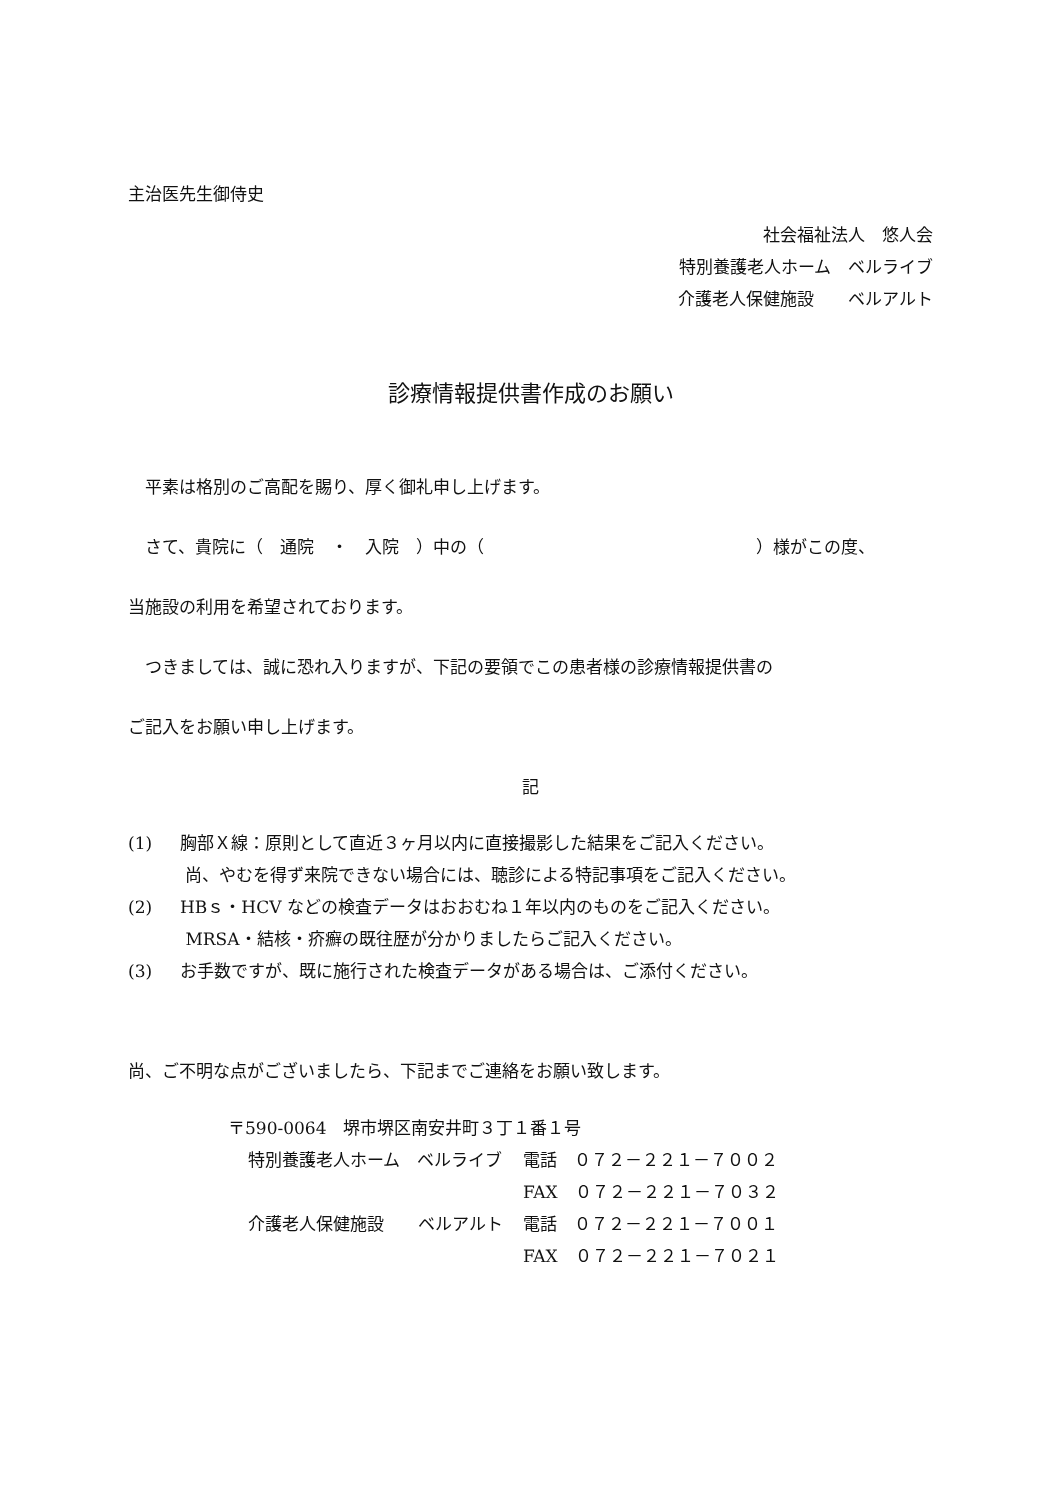主治医先生御侍史
社会福祉法人　悠人会
特別養護老人ホーム　ベルライブ
介護老人保健施設　　ベルアルト
診療情報提供書作成のお願い
　平素は格別のご高配を賜り、厚く御礼申し上げます。
　さて、貴院に（　通院　・　入院　）中の（　　　　　　　　　　　　　　　　）様がこの度、
当施設の利用を希望されております。
　つきましては、誠に恐れ入りますが、下記の要領でこの患者様の診療情報提供書の
ご記入をお願い申し上げます。
記
(1) 胸部Ｘ線：原則として直近３ヶ月以内に直接撮影した結果をご記入ください。
尚、やむを得ず来院できない場合には、聴診による特記事項をご記入ください。
(2) HBｓ・HCV などの検査データはおおむね１年以内のものをご記入ください。
MRSA・結核・疥癬の既往歴が分かりましたらご記入ください。
(3) お手数ですが、既に施行された検査データがある場合は、ご添付ください。
尚、ご不明な点がございましたら、下記までご連絡をお願い致します。
〒590-0064　堺市堺区南安井町３丁１番１号
| 特別養護老人ホーム ベルライブ | 電話 ０７２－２２１－７００２ |
| | FAX ０７２－２２１－７０３２ |
| 介護老人保健施設 ベルアルト | 電話 ０７２－２２１－７００１ |
| | FAX ０７２－２２１－７０２１ |